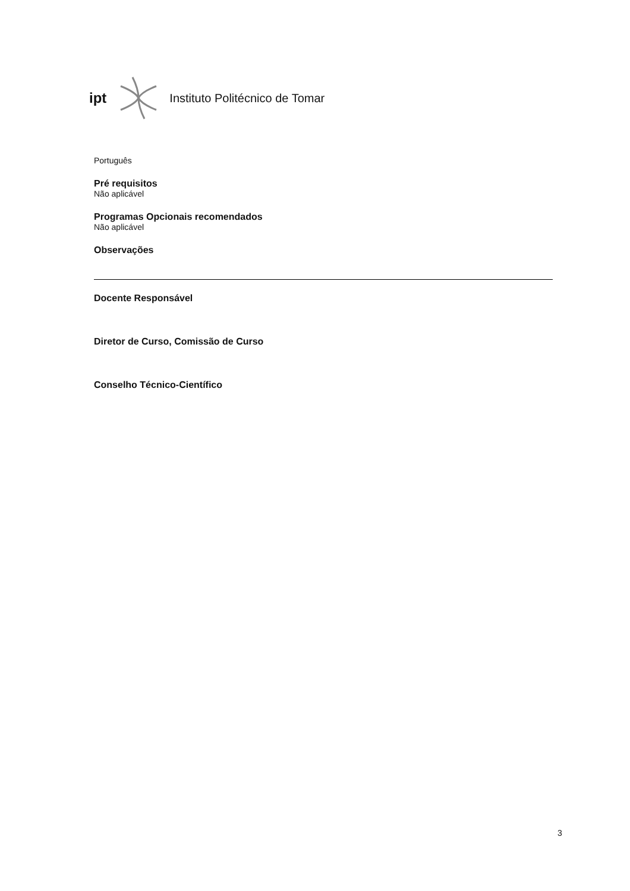ipt Instituto Politécnico de Tomar
Português
Pré requisitos
Não aplicável
Programas Opcionais recomendados
Não aplicável
Observações
Docente Responsável
Diretor de Curso, Comissão de Curso
Conselho Técnico-Científico
3